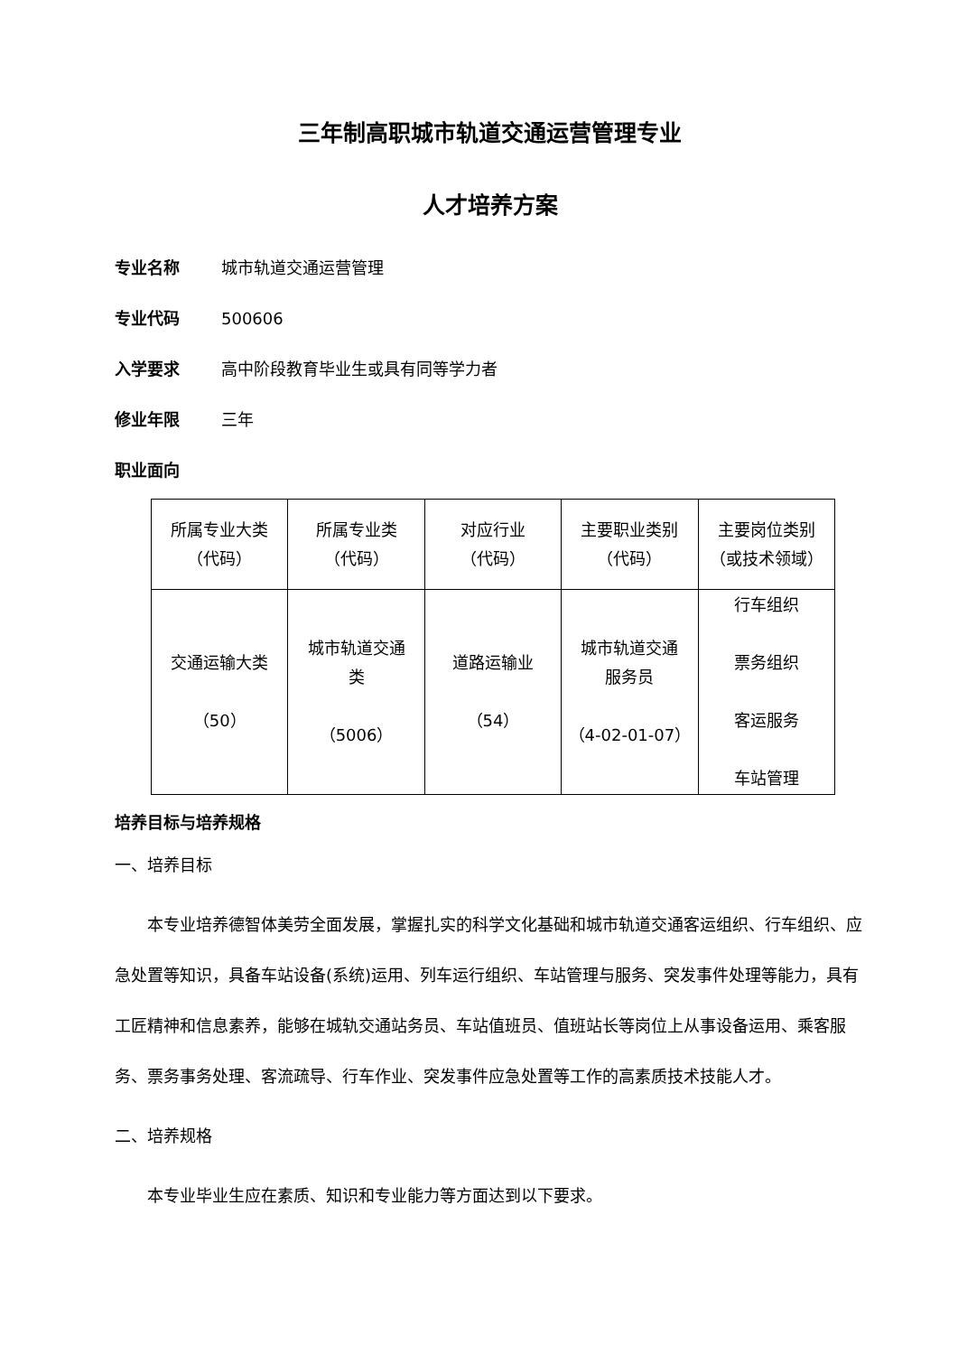三年制高职城市轨道交通运营管理专业
人才培养方案
专业名称 城市轨道交通运营管理
专业代码 500606
入学要求 高中阶段教育毕业生或具有同等学力者
修业年限 三年
职业面向
| 所属专业大类 （代码） | 所属专业类 （代码） | 对应行业 （代码） | 主要职业类别 （代码） | 主要岗位类别 （或技术领域） |
| 交通运输大类 （50） | 城市轨道交通 类 （5006） | 道路运输业 （54） | 城市轨道交通 服务员 （4-02-01-07） | 行车组织 票务组织 客运服务 车站管理 |
培养目标与培养规格
一、培养目标
本专业培养德智体美劳全面发展，掌握扎实的科学文化基础和城市轨道交通客运组织、行车组织、应急处置等知识，具备车站设备(系统)运用、列车运行组织、车站管理与服务、突发事件处理等能力，具有工匠精神和信息素养，能够在城轨交通站务员、车站值班员、值班站长等岗位上从事设备运用、乘客服务、票务事务处理、客流疏导、行车作业、突发事件应急处置等工作的高素质技术技能人才。
二、培养规格
本专业毕业生应在素质、知识和专业能力等方面达到以下要求。